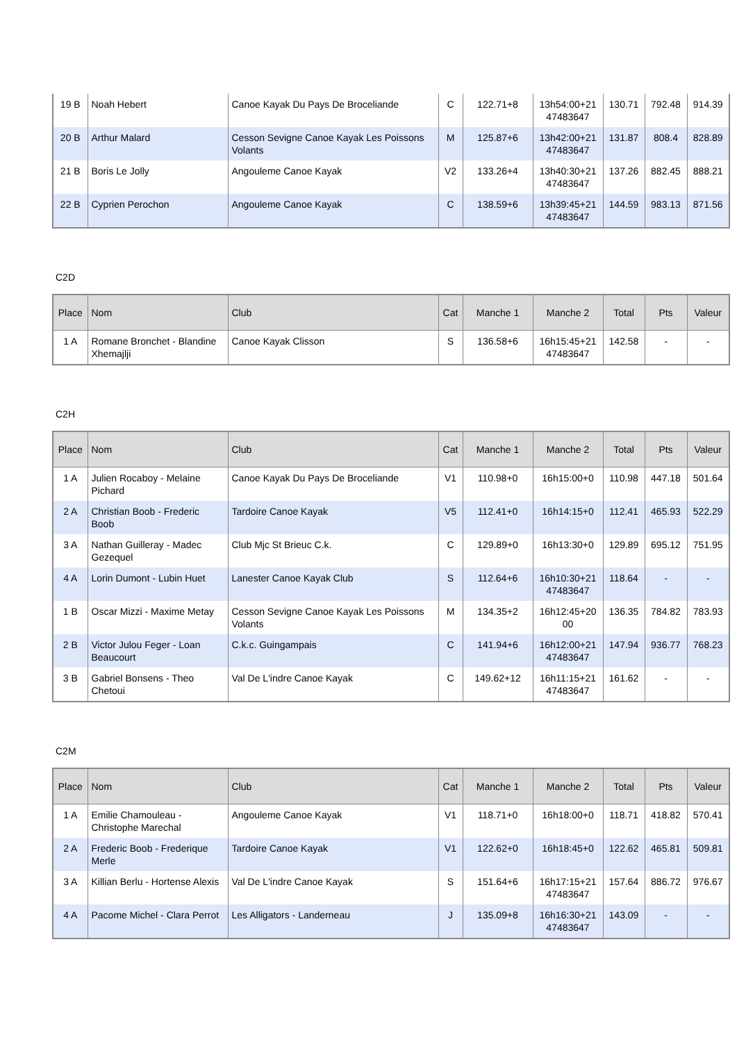| 19 B | Noah Hebert | Canoe Kayak Du Pays De Broceliande | C | 122.71+8 | 13h54:00+21 47483647 | 130.71 | 792.48 | 914.39 |
| 20 B | Arthur Malard | Cesson Sevigne Canoe Kayak Les Poissons Volants | M | 125.87+6 | 13h42:00+21 47483647 | 131.87 | 808.4 | 828.89 |
| 21 B | Boris Le Jolly | Angouleme Canoe Kayak | V2 | 133.26+4 | 13h40:30+21 47483647 | 137.26 | 882.45 | 888.21 |
| 22 B | Cyprien Perochon | Angouleme Canoe Kayak | C | 138.59+6 | 13h39:45+21 47483647 | 144.59 | 983.13 | 871.56 |
C2D
| Place | Nom | Club | Cat | Manche 1 | Manche 2 | Total | Pts | Valeur |
| --- | --- | --- | --- | --- | --- | --- | --- | --- |
| 1 A | Romane Bronchet - Blandine Xhemajlji | Canoe Kayak Clisson | S | 136.58+6 | 16h15:45+21 47483647 | 142.58 | - | - |
C2H
| Place | Nom | Club | Cat | Manche 1 | Manche 2 | Total | Pts | Valeur |
| --- | --- | --- | --- | --- | --- | --- | --- | --- |
| 1 A | Julien Rocaboy - Melaine Pichard | Canoe Kayak Du Pays De Broceliande | V1 | 110.98+0 | 16h15:00+0 | 110.98 | 447.18 | 501.64 |
| 2 A | Christian Boob - Frederic Boob | Tardoire Canoe Kayak | V5 | 112.41+0 | 16h14:15+0 | 112.41 | 465.93 | 522.29 |
| 3 A | Nathan Guilleray - Madec Gezequel | Club Mjc St Brieuc C.k. | C | 129.89+0 | 16h13:30+0 | 129.89 | 695.12 | 751.95 |
| 4 A | Lorin Dumont - Lubin Huet | Lanester Canoe Kayak Club | S | 112.64+6 | 16h10:30+21 47483647 | 118.64 | - | - |
| 1 B | Oscar Mizzi - Maxime Metay | Cesson Sevigne Canoe Kayak Les Poissons Volants | M | 134.35+2 | 16h12:45+20 00 | 136.35 | 784.82 | 783.93 |
| 2 B | Victor Julou Feger - Loan Beaucourt | C.k.c. Guingampais | C | 141.94+6 | 16h12:00+21 47483647 | 147.94 | 936.77 | 768.23 |
| 3 B | Gabriel Bonsens - Theo Chetoui | Val De L'indre Canoe Kayak | C | 149.62+12 | 16h11:15+21 47483647 | 161.62 | - | - |
C2M
| Place | Nom | Club | Cat | Manche 1 | Manche 2 | Total | Pts | Valeur |
| --- | --- | --- | --- | --- | --- | --- | --- | --- |
| 1 A | Emilie Chamouleau - Christophe Marechal | Angouleme Canoe Kayak | V1 | 118.71+0 | 16h18:00+0 | 118.71 | 418.82 | 570.41 |
| 2 A | Frederic Boob - Frederique Merle | Tardoire Canoe Kayak | V1 | 122.62+0 | 16h18:45+0 | 122.62 | 465.81 | 509.81 |
| 3 A | Killian Berlu - Hortense Alexis | Val De L'indre Canoe Kayak | S | 151.64+6 | 16h17:15+21 47483647 | 157.64 | 886.72 | 976.67 |
| 4 A | Pacome Michel - Clara Perrot | Les Alligators - Landerneau | J | 135.09+8 | 16h16:30+21 47483647 | 143.09 | - | - |